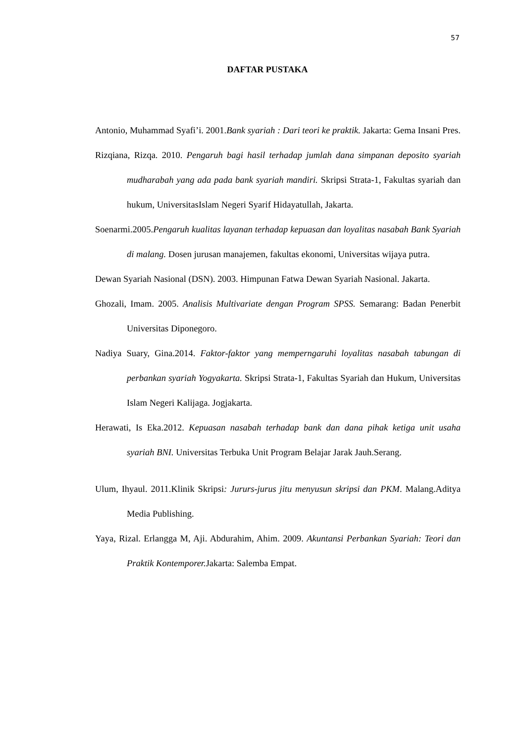57
DAFTAR PUSTAKA
Antonio, Muhammad Syafi’i. 2001.Bank syariah : Dari teori ke praktik. Jakarta: Gema Insani Pres.
Rizqiana, Rizqa. 2010. Pengaruh bagi hasil terhadap jumlah dana simpanan deposito syariah mudharabah yang ada pada bank syariah mandiri. Skripsi Strata-1, Fakultas syariah dan hukum, UniversitasIslam Negeri Syarif Hidayatullah, Jakarta.
Soenarmi.2005.Pengaruh kualitas layanan terhadap kepuasan dan loyalitas nasabah Bank Syariah di malang. Dosen jurusan manajemen, fakultas ekonomi, Universitas wijaya putra.
Dewan Syariah Nasional (DSN). 2003. Himpunan Fatwa Dewan Syariah Nasional. Jakarta.
Ghozali, Imam. 2005. Analisis Multivariate dengan Program SPSS. Semarang: Badan Penerbit Universitas Diponegoro.
Nadiya Suary, Gina.2014. Faktor-faktor yang memperngaruhi loyalitas nasabah tabungan di perbankan syariah Yogyakarta. Skripsi Strata-1, Fakultas Syariah dan Hukum, Universitas Islam Negeri Kalijaga. Jogjakarta.
Herawati, Is Eka.2012. Kepuasan nasabah terhadap bank dan dana pihak ketiga unit usaha syariah BNI. Universitas Terbuka Unit Program Belajar Jarak Jauh.Serang.
Ulum, Ihyaul. 2011.Klinik Skripsi: Jururs-jurus jitu menyusun skripsi dan PKM. Malang.Aditya Media Publishing.
Yaya, Rizal. Erlangga M, Aji. Abdurahim, Ahim. 2009. Akuntansi Perbankan Syariah: Teori dan Praktik Kontemporer. Jakarta: Salemba Empat.